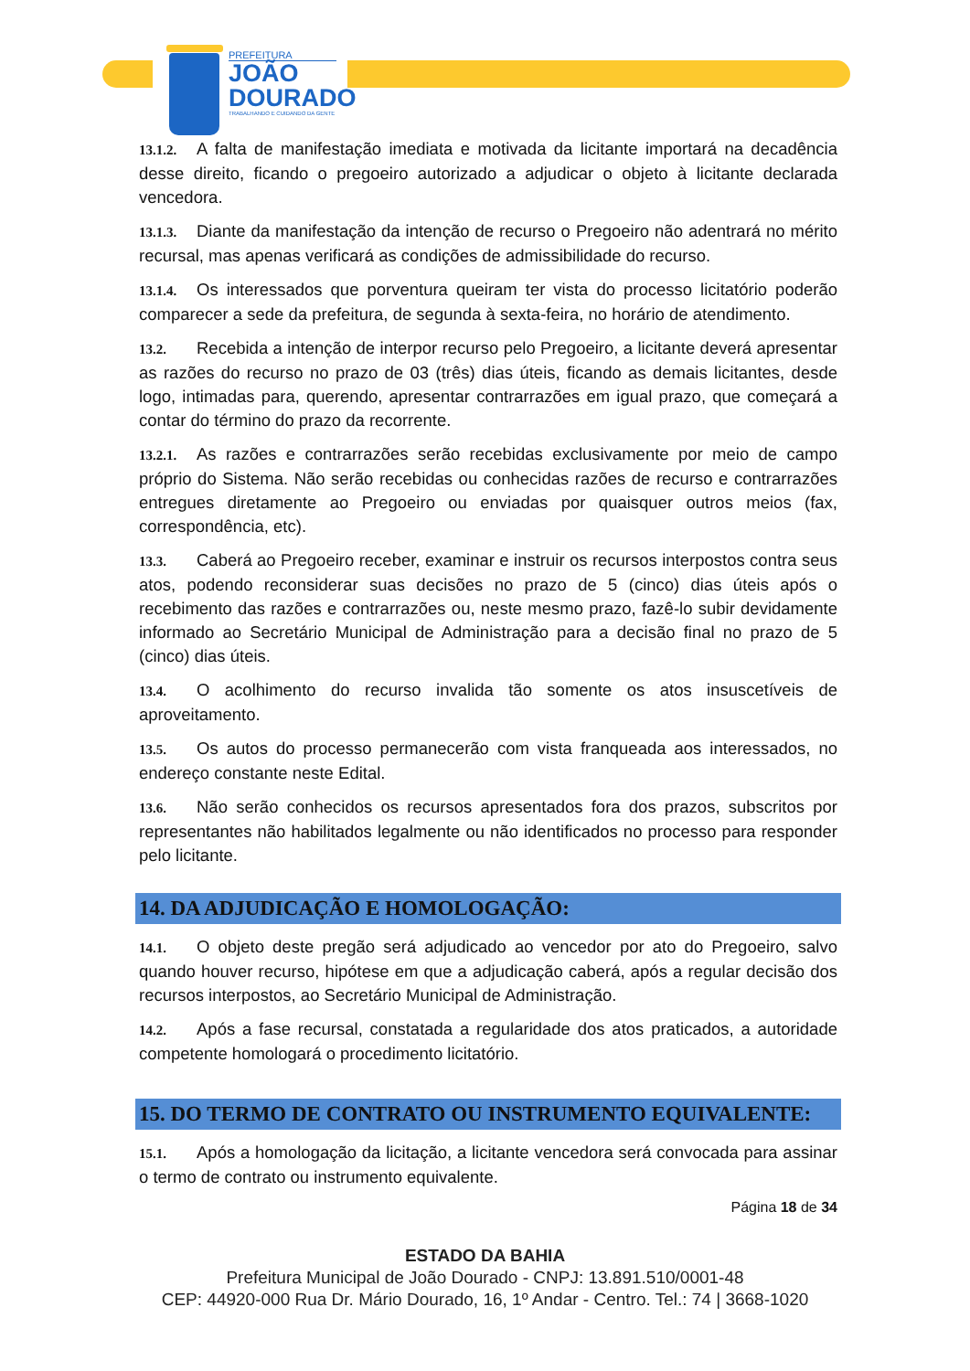PREFEITURA
JOÃO
DOURADO
TRABALHANDO E CUIDANDO DA GENTE
13.1.2. A falta de manifestação imediata e motivada da licitante importará na decadência desse direito, ficando o pregoeiro autorizado a adjudicar o objeto à licitante declarada vencedora.
13.1.3. Diante da manifestação da intenção de recurso o Pregoeiro não adentrará no mérito recursal, mas apenas verificará as condições de admissibilidade do recurso.
13.1.4. Os interessados que porventura queiram ter vista do processo licitatório poderão comparecer a sede da prefeitura, de segunda à sexta-feira, no horário de atendimento.
13.2. Recebida a intenção de interpor recurso pelo Pregoeiro, a licitante deverá apresentar as razões do recurso no prazo de 03 (três) dias úteis, ficando as demais licitantes, desde logo, intimadas para, querendo, apresentar contrarrazões em igual prazo, que começará a contar do término do prazo da recorrente.
13.2.1. As razões e contrarrazões serão recebidas exclusivamente por meio de campo próprio do Sistema. Não serão recebidas ou conhecidas razões de recurso e contrarrazões entregues diretamente ao Pregoeiro ou enviadas por quaisquer outros meios (fax, correspondência, etc).
13.3. Caberá ao Pregoeiro receber, examinar e instruir os recursos interpostos contra seus atos, podendo reconsiderar suas decisões no prazo de 5 (cinco) dias úteis após o recebimento das razões e contrarrazões ou, neste mesmo prazo, fazê-lo subir devidamente informado ao Secretário Municipal de Administração para a decisão final no prazo de 5 (cinco) dias úteis.
13.4. O acolhimento do recurso invalida tão somente os atos insuscetíveis de aproveitamento.
13.5. Os autos do processo permanecerão com vista franqueada aos interessados, no endereço constante neste Edital.
13.6. Não serão conhecidos os recursos apresentados fora dos prazos, subscritos por representantes não habilitados legalmente ou não identificados no processo para responder pelo licitante.
14. DA ADJUDICAÇÃO E HOMOLOGAÇÃO:
14.1. O objeto deste pregão será adjudicado ao vencedor por ato do Pregoeiro, salvo quando houver recurso, hipótese em que a adjudicação caberá, após a regular decisão dos recursos interpostos, ao Secretário Municipal de Administração.
14.2. Após a fase recursal, constatada a regularidade dos atos praticados, a autoridade competente homologará o procedimento licitatório.
15. DO TERMO DE CONTRATO OU INSTRUMENTO EQUIVALENTE:
15.1. Após a homologação da licitação, a licitante vencedora será convocada para assinar o termo de contrato ou instrumento equivalente.
Página 18 de 34
ESTADO DA BAHIA
Prefeitura Municipal de João Dourado - CNPJ: 13.891.510/0001-48
CEP: 44920-000 Rua Dr. Mário Dourado, 16, 1º Andar - Centro. Tel.: 74 | 3668-1020